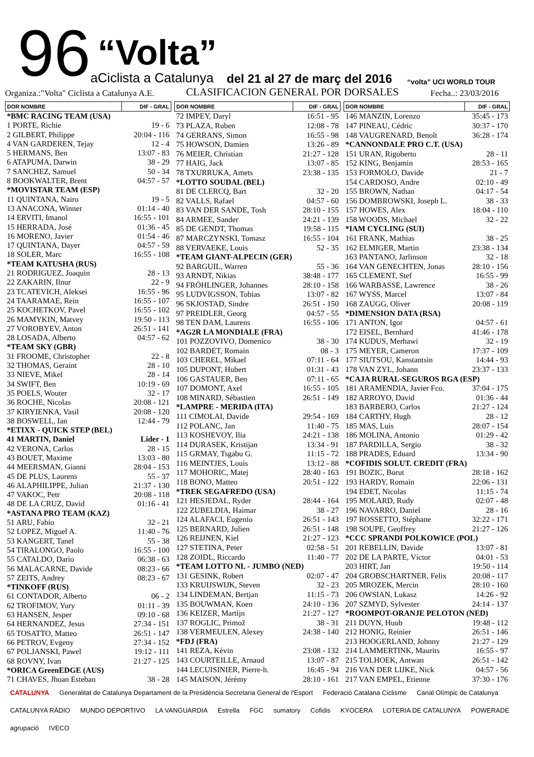96 a
“Volta”
Ciclista a Catalunya
del 21 al 27 de març del 2016 “volta” UCI WORLD TOUR
Organiza.:"Volta" Ciclista a Catalunya A.E. CLASIFICACION GENERAL POR DORSALES Fecha..: 23/03/2016
| DOR NOMBRE | DIF - GRAL |
| --- | --- |
| *BMC RACING TEAM (USA) | |
| 1 PORTE, Richie | 19 - 6 |
| 2 GILBERT, Philippe | 20:04 - 116 |
| 4 VAN GARDEREN, Tejay | 12 - 4 |
| 5 HERMANS, Ben | 13:07 - 83 |
| 6 ATAPUMA, Darwin | 38 - 29 |
| 7 SANCHEZ, Samuel | 50 - 34 |
| 8 BOOKWALTER, Brent | 04:57 - 57 |
| *MOVISTAR TEAM (ESP) | |
| 11 QUINTANA, Nairo | 19 - 5 |
| 13 ANACONA, Winner | 01:14 - 40 |
| 14 ERVITI, Imanol | 16:55 - 101 |
| 15 HERRADA, José | 01:36 - 45 |
| 16 MORENO, Javier | 01:54 - 46 |
| 17 QUINTANA, Dayer | 04:57 - 59 |
| 18 SOLER, Marc | 16:55 - 108 |
| *TEAM KATUSHA (RUS) | |
| 21 RODRIGUEZ, Joaquin | 28 - 13 |
| 22 ZAKARIN, Ilnur | 22 - 9 |
| 23 TCATEVICH, Aleksei | 16:55 - 96 |
| 24 TAARAMAE, Rein | 16:55 - 107 |
| 25 KOCHETKOV, Pavel | 16:55 - 102 |
| 26 MAMYKIN, Matvey | 19:50 - 113 |
| 27 VOROBYEV, Anton | 26:51 - 141 |
| 28 LOSADA, Alberto | 04:57 - 62 |
| *TEAM SKY (GBR) | |
| 31 FROOME, Christopher | 22 - 8 |
| 32 THOMAS, Geraint | 28 - 10 |
| 33 NIEVE, Mikel | 28 - 14 |
| 34 SWIFT, Ben | 10:19 - 69 |
| 35 POELS, Wouter | 32 - 17 |
| 36 ROCHE, Nicolas | 20:08 - 121 |
| 37 KIRYIENKA, Vasil | 20:08 - 120 |
| 38 BOSWELL, Ian | 12:44 - 79 |
| *ETIXX - QUICK STEP (BEL) | |
| 41 MARTIN, Daniel | Lider - 1 |
| 42 VERONA, Carlos | 28 - 15 |
| 43 BOUET, Maxime | 13:03 - 80 |
| 44 MEERSMAN, Gianni | 28:04 - 153 |
| 45 DE PLUS, Laurens | 55 - 37 |
| 46 ALAPHILIPPE, Julian | 21:37 - 130 |
| 47 VAKOC, Petr | 20:08 - 118 |
| 48 DE LA CRUZ, David | 01:16 - 41 |
| *ASTANA PRO TEAM (KAZ) | |
| 51 ARU, Fabio | 32 - 21 |
| 52 LOPEZ, Miguel A. | 11:40 - 76 |
| 53 KANGERT, Tanel | 55 - 38 |
| 54 TIRALONGO, Paolo | 16:55 - 100 |
| 55 CATALDO, Dario | 06:38 - 63 |
| 56 MALACARNE, Davide | 08:23 - 66 |
| 57 ZEITS, Andrey | 08:23 - 67 |
| *TINKOFF (RUS) | |
| 61 CONTADOR, Alberto | 06 - 2 |
| 62 TROFIMOV, Yury | 01:11 - 39 |
| 63 HANSEN, Jesper | 09:10 - 68 |
| 64 HERNANDEZ, Jesus | 27:34 - 151 |
| 65 TOSATTO, Matteo | 26:51 - 147 |
| 66 PETROV, Evgeny | 27:34 - 152 |
| 67 POLJANSKI, Pawel | 19:12 - 111 |
| 68 ROVNY, Ivan | 21:27 - 125 |
| *ORICA GreenEDGE (AUS) | |
| 71 CHAVES, Jhoan Esteban | 38 - 28 |
| DOR NOMBRE | DIF - GRAL |
| --- | --- |
| 72 IMPEY, Daryl | 16:51 - 95 |
| 73 PLAZA, Ruben | 12:08 - 78 |
| 74 GERRANS, Simon | 16:55 - 98 |
| 75 HOWSON, Damien | 13:26 - 89 |
| 76 MEIER, Christian | 21:27 - 128 |
| 77 HAIG, Jack | 13:07 - 85 |
| 78 TXURRUKA, Amets | 23:38 - 135 |
| *LOTTO SOUDAL (BEL) | |
| 81 DE CLERCQ, Bart | 32 - 20 |
| 82 VALLS, Rafael | 04:57 - 60 |
| 83 VAN DER SANDE, Tosh | 28:10 - 155 |
| 84 ARMEE, Sander | 24:21 - 139 |
| 85 DE GENDT, Thomas | 19:58 - 115 |
| 87 MARCZYNSKI, Tomasz | 16:55 - 104 |
| 88 VERVAEKE, Louis | 52 - 35 |
| *TEAM GIANT-ALPECIN (GER) | |
| 92 BARGUIL, Warren | 55 - 36 |
| 93 ARNDT, Nikias | 38:48 - 177 |
| 94 FRÖHLINGER, Johannes | 28:10 - 158 |
| 95 LUDVIGSSON, Tobias | 13:07 - 82 |
| 96 SKJOSTAD, Sindre | 26:51 - 150 |
| 97 PREIDLER, Georg | 04:57 - 55 |
| 98 TEN DAM, Laurens | 16:55 - 106 |
| *AG2R LA MONDIALE (FRA) | |
| 101 POZZOVIVO, Domenico | 38 - 30 |
| 102 BARDET, Romain | 08 - 3 |
| 103 CHEREL, Mikael | 07:11 - 64 |
| 105 DUPONT, Hubert | 01:31 - 43 |
| 106 GASTAUER, Ben | 07:11 - 65 |
| 107 DOMONT, Axel | 16:55 - 105 |
| 108 MINARD, Sébastien | 26:51 - 149 |
| *LAMPRE - MERIDA (ITA) | |
| 111 CIMOLAI, Davide | 29:54 - 169 |
| 112 POLANC, Jan | 11:40 - 75 |
| 113 KOSHEVOY, Ilia | 24:21 - 138 |
| 114 DURASEK, Kristijan | 13:34 - 91 |
| 115 GRMAY, Tsgabu G. | 11:15 - 72 |
| 116 MEINTJES, Louis | 13:12 - 88 |
| 117 MOHORIC, Matej | 28:40 - 163 |
| 118 BONO, Matteo | 20:51 - 122 |
| *TREK SEGAFREDO (USA) | |
| 121 HESJEDAL, Ryder | 28:44 - 164 |
| 122 ZUBELDIA, Haimar | 38 - 27 |
| 124 ALAFACI, Eugenio | 26:51 - 143 |
| 125 BERNARD, Julien | 26:51 - 148 |
| 126 REIJNEN, Kiel | 21:27 - 123 |
| 127 STETINA, Peter | 02:58 - 51 |
| 128 ZOIDL, Riccardo | 11:40 - 77 |
| *TEAM LOTTO NL - JUMBO (NED) | |
| 131 GESINK, Robert | 02:07 - 47 |
| 133 KRUIJSWIJK, Steven | 32 - 23 |
| 134 LINDEMAN, Bertjan | 11:15 - 73 |
| 135 BOUWMAN, Koen | 24:10 - 136 |
| 136 KEIZER, Martijn | 21:27 - 127 |
| 137 ROGLIC, Primož | 38 - 31 |
| 138 VERMEULEN, Alexey | 24:38 - 140 |
| *FDJ (FRA) | |
| 141 REZA, Kévin | 23:08 - 132 |
| 143 COURTEILLE, Arnaud | 13:07 - 87 |
| 144 LECUISINIER, Pierre-h. | 16:45 - 94 |
| 145 MAISON, Jérémy | 28:10 - 161 |
| DOR NOMBRE | DIF - GRAL |
| --- | --- |
| 146 MANZIN, Lorenzo | 35:45 - 173 |
| 147 PINEAU, Cédric | 30:37 - 170 |
| 148 VAUGRENARD, Benoît | 36:28 - 174 |
| *CANNONDALE PRO C.T. (USA) | |
| 151 URAN, Rigoberto | 28 - 11 |
| 152 KING, Benjamin | 28:53 - 165 |
| 153 FORMOLO, Davide | 21 - 7 |
| 154 CARDOSO, Andre | 02:10 - 49 |
| 155 BROWN, Nathan | 04:17 - 54 |
| 156 DOMBROWSKI, Joseph L. | 38 - 33 |
| 157 HOWES, Alex | 18:04 - 110 |
| 158 WOODS, Michael | 32 - 22 |
| *IAM CYCLING (SUI) | |
| 161 FRANK, Mathias | 38 - 25 |
| 162 ELMIGER, Martin | 23:38 - 134 |
| 163 PANTANO, Jarlinson | 32 - 18 |
| 164 VAN GENECHTEN, Jonas | 28:10 - 156 |
| 165 CLEMENT, Stef | 16:55 - 99 |
| 166 WARBASSE, Lawrence | 38 - 26 |
| 167 WYSS, Marcel | 13:07 - 84 |
| 168 ZAUGG, Oliver | 20:08 - 119 |
| *DIMENSION DATA (RSA) | |
| 171 ANTON, Igor | 04:57 - 61 |
| 172 EISEL, Bernhard | 41:46 - 178 |
| 174 KUDUS, Merhawi | 32 - 19 |
| 175 MEYER, Cameron | 17:37 - 109 |
| 177 SIUTSOU, Kanstantsin | 14:44 - 93 |
| 178 VAN ZYL, Johann | 23:37 - 133 |
| *CAJA RURAL-SEGUROS RGA (ESP) | |
| 181 ARAMENDIA, Javier Fco. | 37:04 - 175 |
| 182 ARROYO, David | 01:36 - 44 |
| 183 BARBERO, Carlos | 21:27 - 124 |
| 184 CARTHY, Hugh | 28 - 12 |
| 185 MAS, Luis | 28:07 - 154 |
| 186 MOLINA, Antonio | 01:29 - 42 |
| 187 PARDILLA, Sergio | 38 - 32 |
| 188 PRADES, Eduard | 13:34 - 90 |
| *COFIDIS SOLUT. CREDIT (FRA) | |
| 191 BOZIC, Borut | 28:18 - 162 |
| 193 HARDY, Romain | 22:06 - 131 |
| 194 EDET, Nicolas | 11:15 - 74 |
| 195 MOLARD, Rudy | 02:07 - 48 |
| 196 NAVARRO, Daniel | 28 - 16 |
| 197 ROSSETTO, Stéphane | 32:22 - 171 |
| 198 SOUPE, Geoffrey | 21:27 - 126 |
| *CCC SPRANDI POLKOWICE (POL) | |
| 201 REBELLIN, Davide | 13:07 - 81 |
| 202 DE LA PARTE, Víctor | 04:01 - 53 |
| 203 HIRT, Jan | 19:50 - 114 |
| 204 GROBSCHARTNER, Felix | 20:08 - 117 |
| 205 MROZEK, Mercin | 28:10 - 160 |
| 206 OWSIAN, Lukasz | 14:26 - 92 |
| 207 SZMYD, Sylvester | 24:14 - 137 |
| *ROOMPOT-ORANJE PELOTON (NED) | |
| 211 DUYN, Huub | 19:48 - 112 |
| 212 HONIG, Reinier | 26:51 - 146 |
| 213 HOOGERLAND, Johnny | 21:27 - 129 |
| 214 LAMMERTINK, Maurits | 16:55 - 97 |
| 215 TOLHOEK, Antwan | 26:51 - 142 |
| 216 VAN DER LIJKE, Nick | 04:57 - 56 |
| 217 VAN EMPEL, Etienne | 37:30 - 176 |
CATALUNYA Generalitat de Catalunya Departament de la Presidència Secretaria General de l'Esport Federació Catalana Ciclisme Canal Olímpic de Catalunya CATALUNYA RÀDIO MUNDO DEPORTIVO LA VANGUARDIA Estrella FGC sumatory Cofidis KYOCERA LOTERIA DE CATALUNYA POWERADE agrupació IVECO